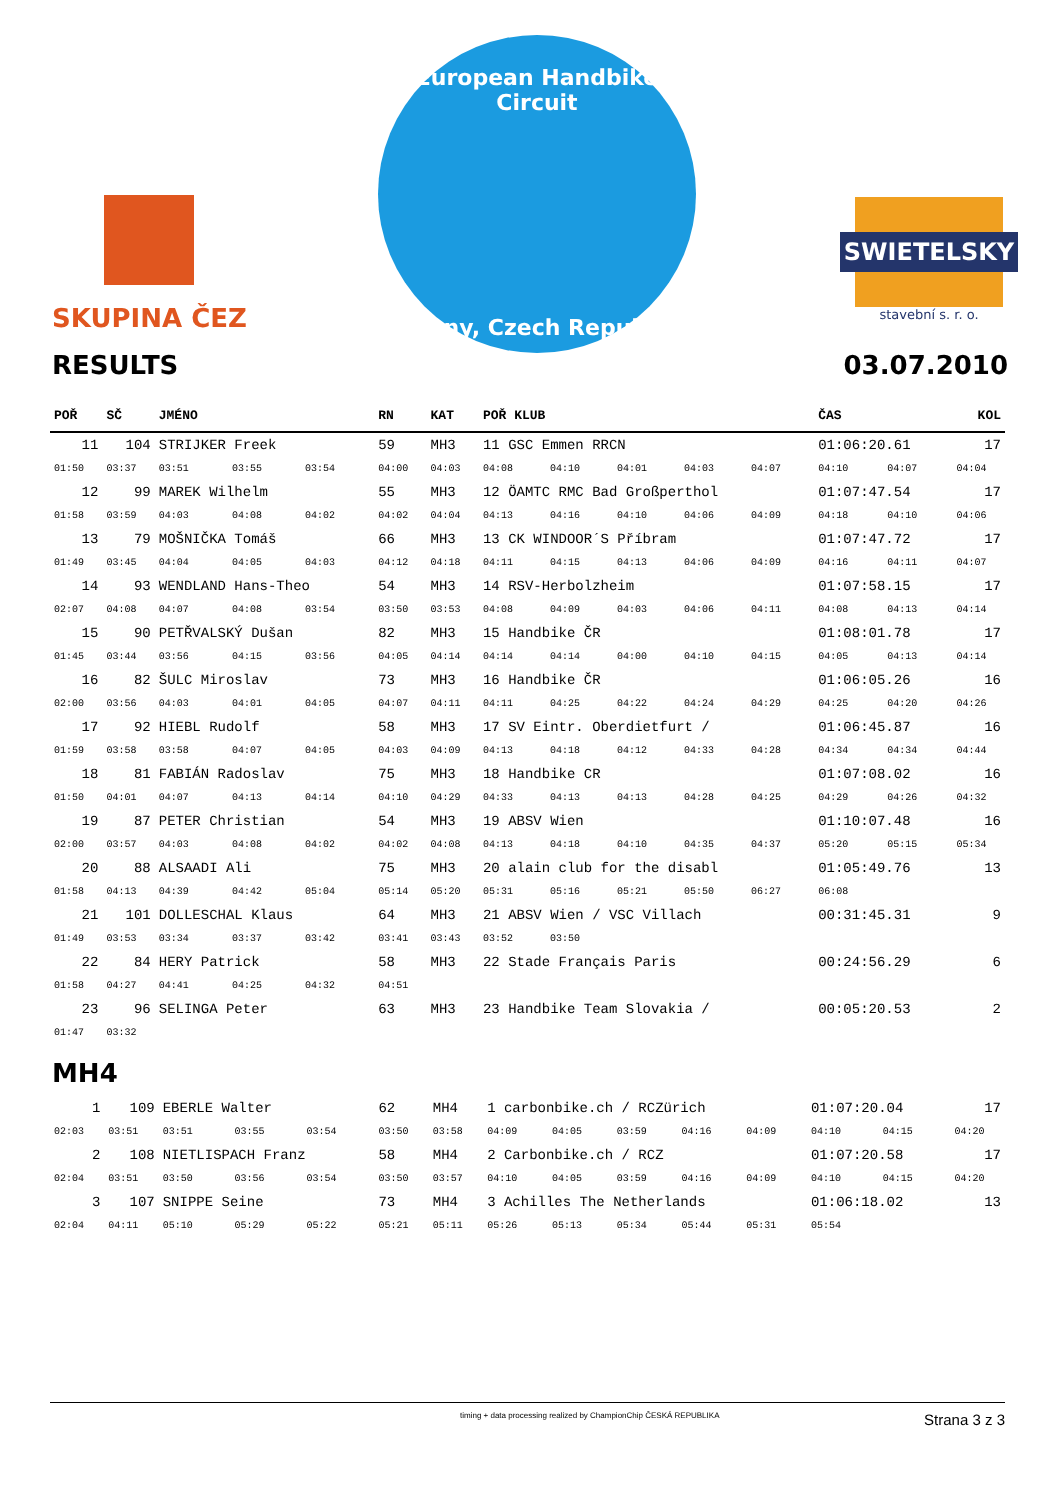SKUPINA ČEZ
European Handbike Circuit
Louny, Czech Republic
SWIETELSKY
stavební s. r. o.
RESULTS 03.07.2010
| POŘ | SČ | JMÉNO | | | RN | KAT | POŘ KLUB | | | | | ČAS | | KOL |
| --- | --- | --- | --- | --- | --- | --- | --- | --- | --- | --- | --- | --- | --- | --- |
| 11 | 104 | STRIJKER Freek | | | 59 | MH3 | 11 GSC Emmen RRCN | | | | | 01:06:20.61 | | 17 |
| 01:50 | 03:37 | 03:51 | 03:55 | 03:54 | 04:00 | 04:03 | 04:08 | 04:10 | 04:01 | 04:03 | 04:07 | 04:10 | 04:07 | 04:04 |
| 12 | 99 | MAREK Wilhelm | | | 55 | MH3 | 12 ÖAMTC RMC Bad Großperthol | | | | | 01:07:47.54 | | 17 |
| 01:58 | 03:59 | 04:03 | 04:08 | 04:02 | 04:02 | 04:04 | 04:13 | 04:16 | 04:10 | 04:06 | 04:09 | 04:18 | 04:10 | 04:06 |
| 13 | 79 | MOŠNIČKA Tomáš | | | 66 | MH3 | 13 CK WINDOOR´S Příbram | | | | | 01:07:47.72 | | 17 |
| 01:49 | 03:45 | 04:04 | 04:05 | 04:03 | 04:12 | 04:18 | 04:11 | 04:15 | 04:13 | 04:06 | 04:09 | 04:16 | 04:11 | 04:07 |
| 14 | 93 | WENDLAND Hans-Theo | | | 54 | MH3 | 14 RSV-Herbolzheim | | | | | 01:07:58.15 | | 17 |
| 02:07 | 04:08 | 04:07 | 04:08 | 03:54 | 03:50 | 03:53 | 04:08 | 04:09 | 04:03 | 04:06 | 04:11 | 04:08 | 04:13 | 04:14 |
| 15 | 90 | PETŘVALSKÝ Dušan | | | 82 | MH3 | 15 Handbike ČR | | | | | 01:08:01.78 | | 17 |
| 01:45 | 03:44 | 03:56 | 04:15 | 03:56 | 04:05 | 04:14 | 04:14 | 04:14 | 04:00 | 04:10 | 04:15 | 04:05 | 04:13 | 04:14 |
| 16 | 82 | ŠULC Miroslav | | | 73 | MH3 | 16 Handbike ČR | | | | | 01:06:05.26 | | 16 |
| 02:00 | 03:56 | 04:03 | 04:01 | 04:05 | 04:07 | 04:11 | 04:11 | 04:25 | 04:22 | 04:24 | 04:29 | 04:25 | 04:20 | 04:26 |
| 17 | 92 | HIEBL Rudolf | | | 58 | MH3 | 17 SV Eintr. Oberdietfurt / | | | | | 01:06:45.87 | | 16 |
| 01:59 | 03:58 | 03:58 | 04:07 | 04:05 | 04:03 | 04:09 | 04:13 | 04:18 | 04:12 | 04:33 | 04:28 | 04:34 | 04:34 | 04:44 |
| 18 | 81 | FABIÁN Radoslav | | | 75 | MH3 | 18 Handbike CR | | | | | 01:07:08.02 | | 16 |
| 01:50 | 04:01 | 04:07 | 04:13 | 04:14 | 04:10 | 04:29 | 04:33 | 04:13 | 04:13 | 04:28 | 04:25 | 04:29 | 04:26 | 04:32 |
| 19 | 87 | PETER Christian | | | 54 | MH3 | 19 ABSV Wien | | | | | 01:10:07.48 | | 16 |
| 02:00 | 03:57 | 04:03 | 04:08 | 04:02 | 04:02 | 04:08 | 04:13 | 04:18 | 04:10 | 04:35 | 04:37 | 05:20 | 05:15 | 05:34 |
| 20 | 88 | ALSAADI Ali | | | 75 | MH3 | 20 alain club for the disabl | | | | | 01:05:49.76 | | 13 |
| 01:58 | 04:13 | 04:39 | 04:42 | 05:04 | 05:14 | 05:20 | 05:31 | 05:16 | 05:21 | 05:50 | 06:27 | 06:08 | | |
| 21 | 101 | DOLLESCHAL Klaus | | | 64 | MH3 | 21 ABSV Wien / VSC Villach | | | | | 00:31:45.31 | | 9 |
| 01:49 | 03:53 | 03:34 | 03:37 | 03:42 | 03:41 | 03:43 | 03:52 | 03:50 | | | | | | |
| 22 | 84 | HERY Patrick | | | 58 | MH3 | 22 Stade Français Paris | | | | | 00:24:56.29 | | 6 |
| 01:58 | 04:27 | 04:41 | 04:25 | 04:32 | 04:51 | | | | | | | | | |
| 23 | 96 | SELINGA Peter | | | 63 | MH3 | 23 Handbike Team Slovakia / | | | | | 00:05:20.53 | | 2 |
| 01:47 | 03:32 | | | | | | | | | | | | | |
MH4
| 1 | 109 | EBERLE Walter | | | 62 | MH4 | 1 carbonbike.ch / RCZürich | | | | | 01:07:20.04 | | 17 |
| 02:03 | 03:51 | 03:51 | 03:55 | 03:54 | 03:50 | 03:58 | 04:09 | 04:05 | 03:59 | 04:16 | 04:09 | 04:10 | 04:15 | 04:20 |
| 2 | 108 | NIETLISPACH Franz | | | 58 | MH4 | 2 Carbonbike.ch / RCZ | | | | | 01:07:20.58 | | 17 |
| 02:04 | 03:51 | 03:50 | 03:56 | 03:54 | 03:50 | 03:57 | 04:10 | 04:05 | 03:59 | 04:16 | 04:09 | 04:10 | 04:15 | 04:20 |
| 3 | 107 | SNIPPE Seine | | | 73 | MH4 | 3 Achilles The Netherlands | | | | | 01:06:18.02 | | 13 |
| 02:04 | 04:11 | 05:10 | 05:29 | 05:22 | 05:21 | 05:11 | 05:26 | 05:13 | 05:34 | 05:44 | 05:31 | 05:54 | | |
timing + data processing realized by ChampionChip ČESKÁ REPUBLIKA Strana 3 z 3